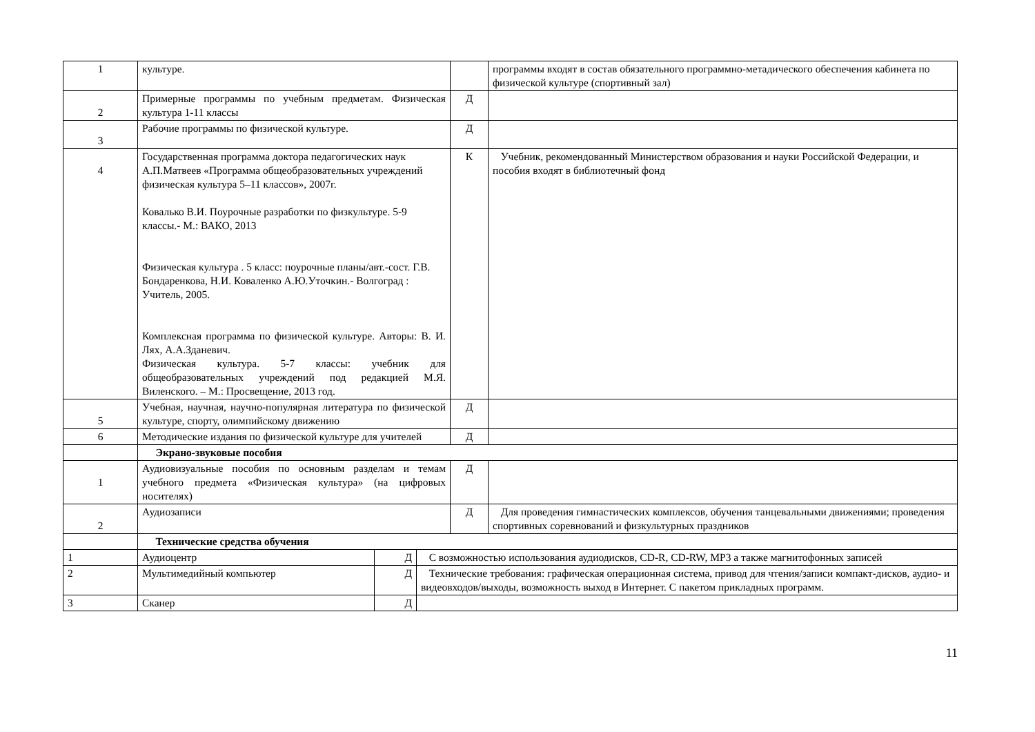| 1 | культуре. | | программы входят в состав обязательного программно-метадического обеспечения кабинета по физической культуре (спортивный зал) |
| 2 | Примерные программы по учебным предметам. Физическая культура 1-11 классы | Д | |
| 3 | Рабочие программы по физической культуре. | Д | |
| 4 | Государственная программа доктора педагогических наук А.П.Матвеев «Программа общеобразовательных учреждений физическая культура 5–11 классов», 2007г. Ковалько В.И. Поурочные разработки по физкультуре. 5-9 классы.- М.: ВАКО, 2013 Физическая культура . 5 класс: поурочные планы/авт.-сост. Г.В. Бондаренкова, Н.И. Коваленко А.Ю.Уточкин.- Волгоград : Учитель, 2005. Комплексная программа по физической культуре. Авторы: В. И. Лях, А.А.Зданевич. Физическая культура. 5-7 классы: учебник для общеобразовательных учреждений под редакцией М.Я. Виленского. – М.: Просвещение, 2013 год. | К | Учебник, рекомендованный Министерством образования и науки Российской Федерации, и пособия входят в библиотечный фонд |
| 5 | Учебная, научная, научно-популярная литература по физической культуре, спорту, олимпийскому движению | Д | |
| 6 | Методические издания по физической культуре для учителей | Д | |
| | Экрано-звуковые пособия | | |
| 1 | Аудиовизуальные пособия по основным разделам и темам учебного предмета «Физическая культура» (на цифровых носителях) | Д | |
| 2 | Аудиозаписи | Д | Для проведения гимнастических комплексов, обучения танцевальными движениями; проведения спортивных соревнований и физкультурных праздников |
| | Технические средства обучения | | |
| 1 | Аудиоцентр | Д | С возможностью использования аудиодисков, CD-R, CD-RW, MP3 а также магнитофонных записей |
| 2 | Мультимедийный компьютер | Д | Технические требования: графическая операционная система, привод для чтения/записи компакт-дисков, аудио- и видеовходов/выходы, возможность выход в Интернет. С пакетом прикладных программ. |
| 3 | Сканер | Д | |
11